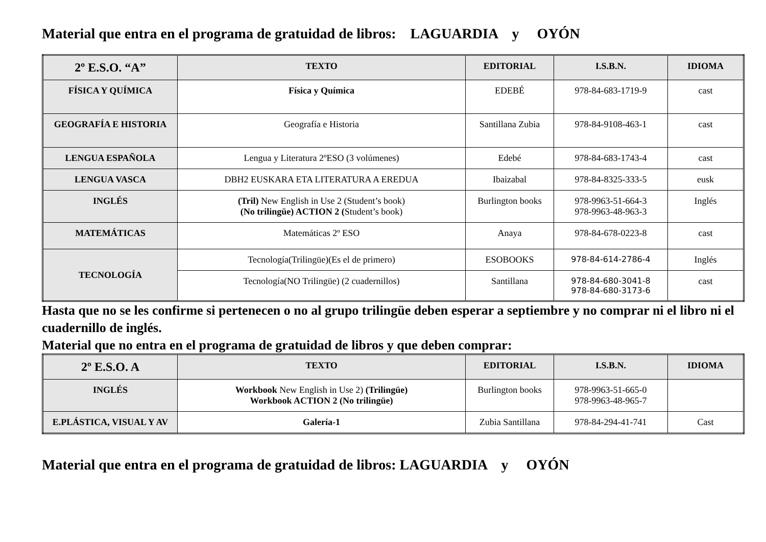Material que entra en el programa de gratuidad de libros: LAGUARDIA y OYÓN
| 2º E.S.O. “A” | TEXTO | EDITORIAL | I.S.B.N. | IDIOMA |
| --- | --- | --- | --- | --- |
| FÍSICA Y QUÍMICA | Física y Química | EDEBÉ | 978-84-683-1719-9 | cast |
| GEOGRAFÍA E HISTORIA | Geografía e Historia | Santillana Zubia | 978-84-9108-463-1 | cast |
| LENGUA ESPAÑOLA | Lengua y Literatura 2ºESO (3 volúmenes) | Edebé | 978-84-683-1743-4 | cast |
| LENGUA VASCA | DBH2 EUSKARA ETA LITERATURA A EREDUA | Ibaizabal | 978-84-8325-333-5 | eusk |
| INGLÉS | (Tril) New English in Use 2 (Student’s book) (No trilingüe) ACTION 2 ( Student’s book) | Burlington books | 978-9963-51-664-3 978-9963-48-963-3 | Inglés |
| MATEMÁTICAS | Matemáticas 2º ESO | Anaya | 978-84-678-0223-8 | cast |
| TECNOLOGÍA | Tecnología(Trilingüe)(Es el de primero) | ESOBOOKS | 978-84-614-2786-4 | Inglés |
| | Tecnología(NO Trilingüe) (2 cuadernillos) | Santillana | 978-84-680-3041-8 978-84-680-3173-6 | cast |
Hasta que no se les confirme si pertenecen o no al grupo trilingüe deben esperar a septiembre y no comprar ni el libro ni el cuadernillo de inglés.
Material que no entra en el programa de gratuidad de libros y que deben comprar:
| 2º E.S.O. A | TEXTO | EDITORIAL | I.S.B.N. | IDIOMA |
| --- | --- | --- | --- | --- |
| INGLÉS | Workbook New English in Use 2) (Trilingüe) Workbook ACTION 2 (No trilingüe) | Burlington books | 978-9963-51-665-0 978-9963-48-965-7 | |
| E.PLÁSTICA, VISUAL Y AV | Galería-1 | Zubia Santillana | 978-84-294-41-741 | Cast |
Material que entra en el programa de gratuidad de libros: LAGUARDIA y OYÓN